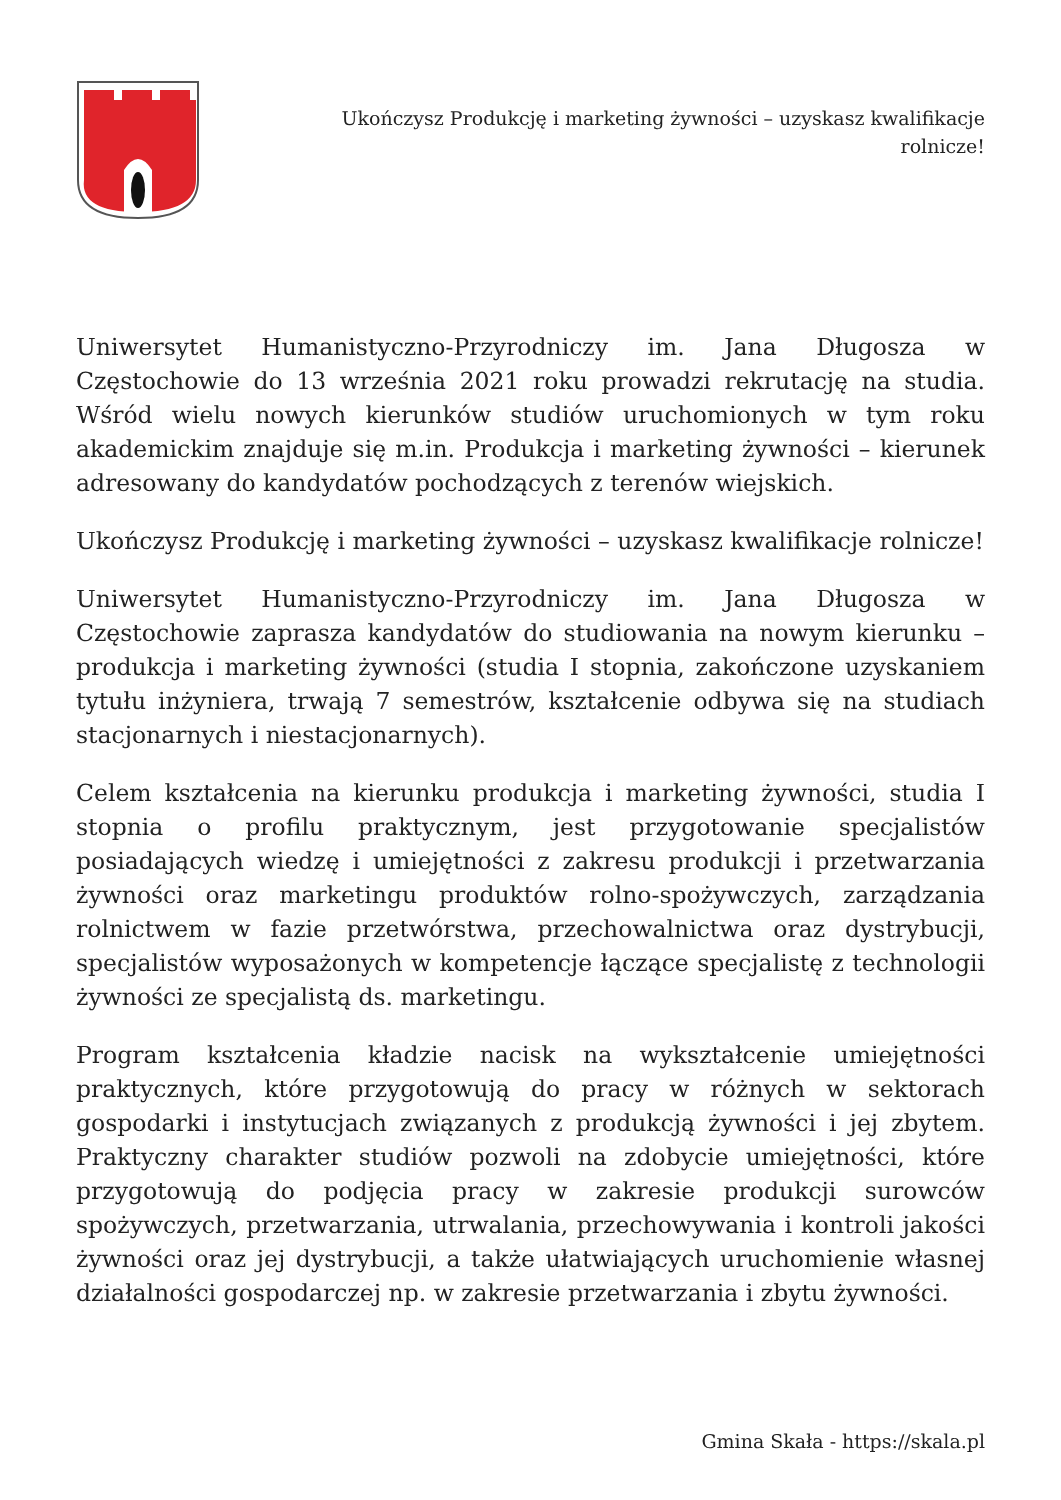Ukończysz Produkcję i marketing żywności – uzyskasz kwalifikacje rolnicze!
Uniwersytet Humanistyczno-Przyrodniczy im. Jana Długosza w Częstochowie do 13 września 2021 roku prowadzi rekrutację na studia. Wśród wielu nowych kierunków studiów uruchomionych w tym roku akademickim znajduje się m.in. Produkcja i marketing żywności – kierunek adresowany do kandydatów pochodzących z terenów wiejskich.
Ukończysz Produkcję i marketing żywności – uzyskasz kwalifikacje rolnicze!
Uniwersytet Humanistyczno-Przyrodniczy im. Jana Długosza w Częstochowie zaprasza kandydatów do studiowania na nowym kierunku – produkcja i marketing żywności (studia I stopnia, zakończone uzyskaniem tytułu inżyniera, trwają 7 semestrów, kształcenie odbywa się na studiach stacjonarnych i niestacjonarnych).
Celem kształcenia na kierunku produkcja i marketing żywności, studia I stopnia o profilu praktycznym, jest przygotowanie specjalistów posiadających wiedzę i umiejętności z zakresu produkcji i przetwarzania żywności oraz marketingu produktów rolno-spożywczych, zarządzania rolnictwem w fazie przetwórstwa, przechowalnictwa oraz dystrybucji, specjalistów wyposażonych w kompetencje łączące specjalistę z technologii żywności ze specjalistą ds. marketingu.
Program kształcenia kładzie nacisk na wykształcenie umiejętności praktycznych, które przygotowują do pracy w różnych w sektorach gospodarki i instytucjach związanych z produkcją żywności i jej zbytem. Praktyczny charakter studiów pozwoli na zdobycie umiejętności, które przygotowują do podjęcia pracy w zakresie produkcji surowców spożywczych, przetwarzania, utrwalania, przechowywania i kontroli jakości żywności oraz jej dystrybucji, a także ułatwiających uruchomienie własnej działalności gospodarczej np. w zakresie przetwarzania i zbytu żywności.
Gmina Skała - https://skala.pl